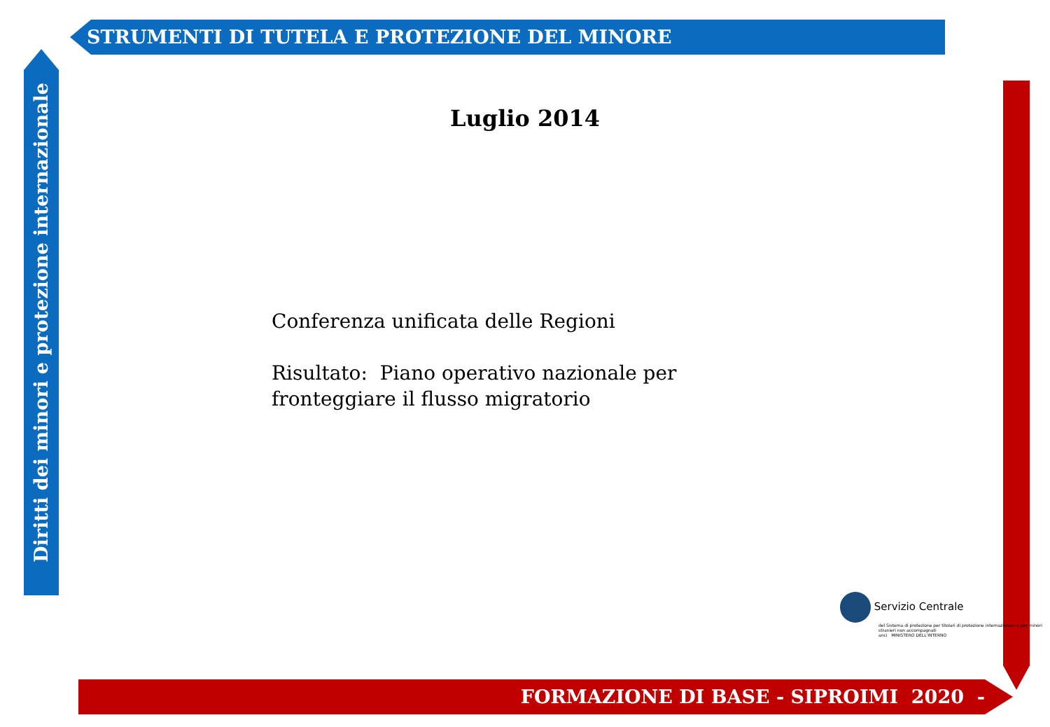STRUMENTI DI TUTELA E PROTEZIONE DEL MINORE
Diritti dei minori e protezione internazionale
Luglio 2014
Conferenza unificata delle Regioni
Risultato: Piano operativo nazionale per fronteggiare il flusso migratorio
Servizio Centrale
del Sistema di protezione per titolari di protezione internazionale e per minori stranieri non accompagnati
anci MINISTERO DELL'INTERNO
FORMAZIONE DI BASE - SIPROIMI 2020 -